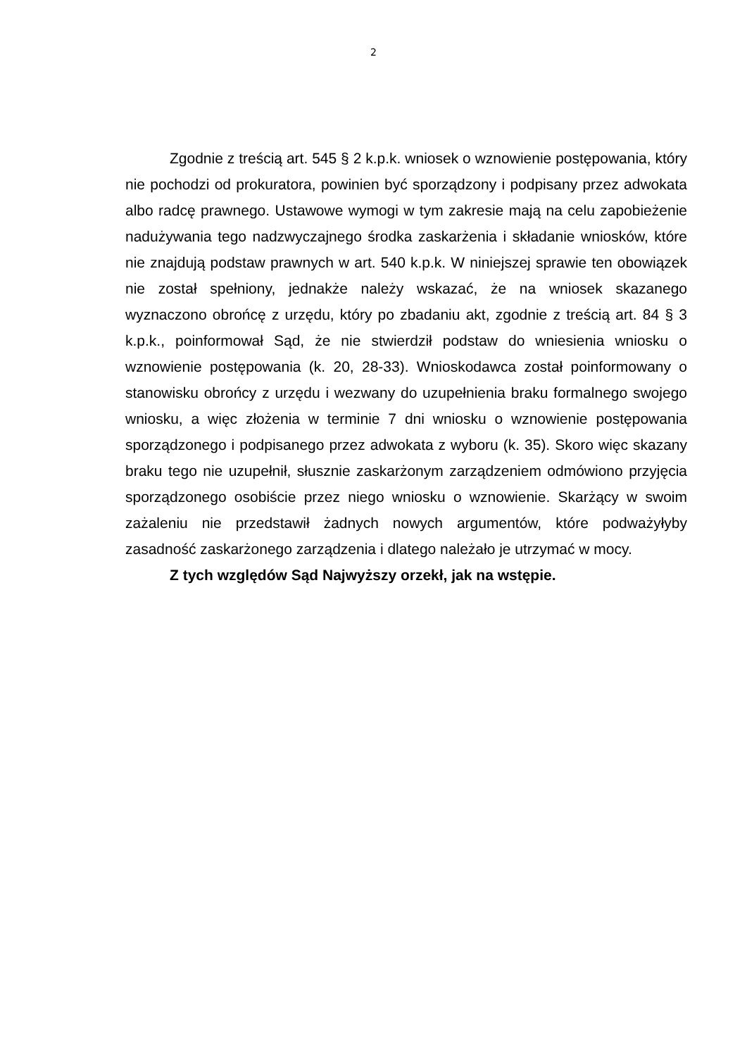2
Zgodnie z treścią art. 545 § 2 k.p.k. wniosek o wznowienie postępowania, który nie pochodzi od prokuratora, powinien być sporządzony i podpisany przez adwokata albo radcę prawnego. Ustawowe wymogi w tym zakresie mają na celu zapobieżenie nadużywania tego nadzwyczajnego środka zaskarżenia i składanie wniosków, które nie znajdują podstaw prawnych w art. 540 k.p.k. W niniejszej sprawie ten obowiązek nie został spełniony, jednakże należy wskazać, że na wniosek skazanego wyznaczono obrońcę z urzędu, który po zbadaniu akt, zgodnie z treścią art. 84 § 3 k.p.k., poinformował Sąd, że nie stwierdził podstaw do wniesienia wniosku o wznowienie postępowania (k. 20, 28-33). Wnioskodawca został poinformowany o stanowisku obrońcy z urzędu i wezwany do uzupełnienia braku formalnego swojego wniosku, a więc złożenia w terminie 7 dni wniosku o wznowienie postępowania sporządzonego i podpisanego przez adwokata z wyboru (k. 35). Skoro więc skazany braku tego nie uzupełnił, słusznie zaskarżonym zarządzeniem odmówiono przyjęcia sporządzonego osobiście przez niego wniosku o wznowienie. Skarżący w swoim zażaleniu nie przedstawił żadnych nowych argumentów, które podważyłyby zasadność zaskarżonego zarządzenia i dlatego należało je utrzymać w mocy.
Z tych względów Sąd Najwyższy orzekł, jak na wstępie.